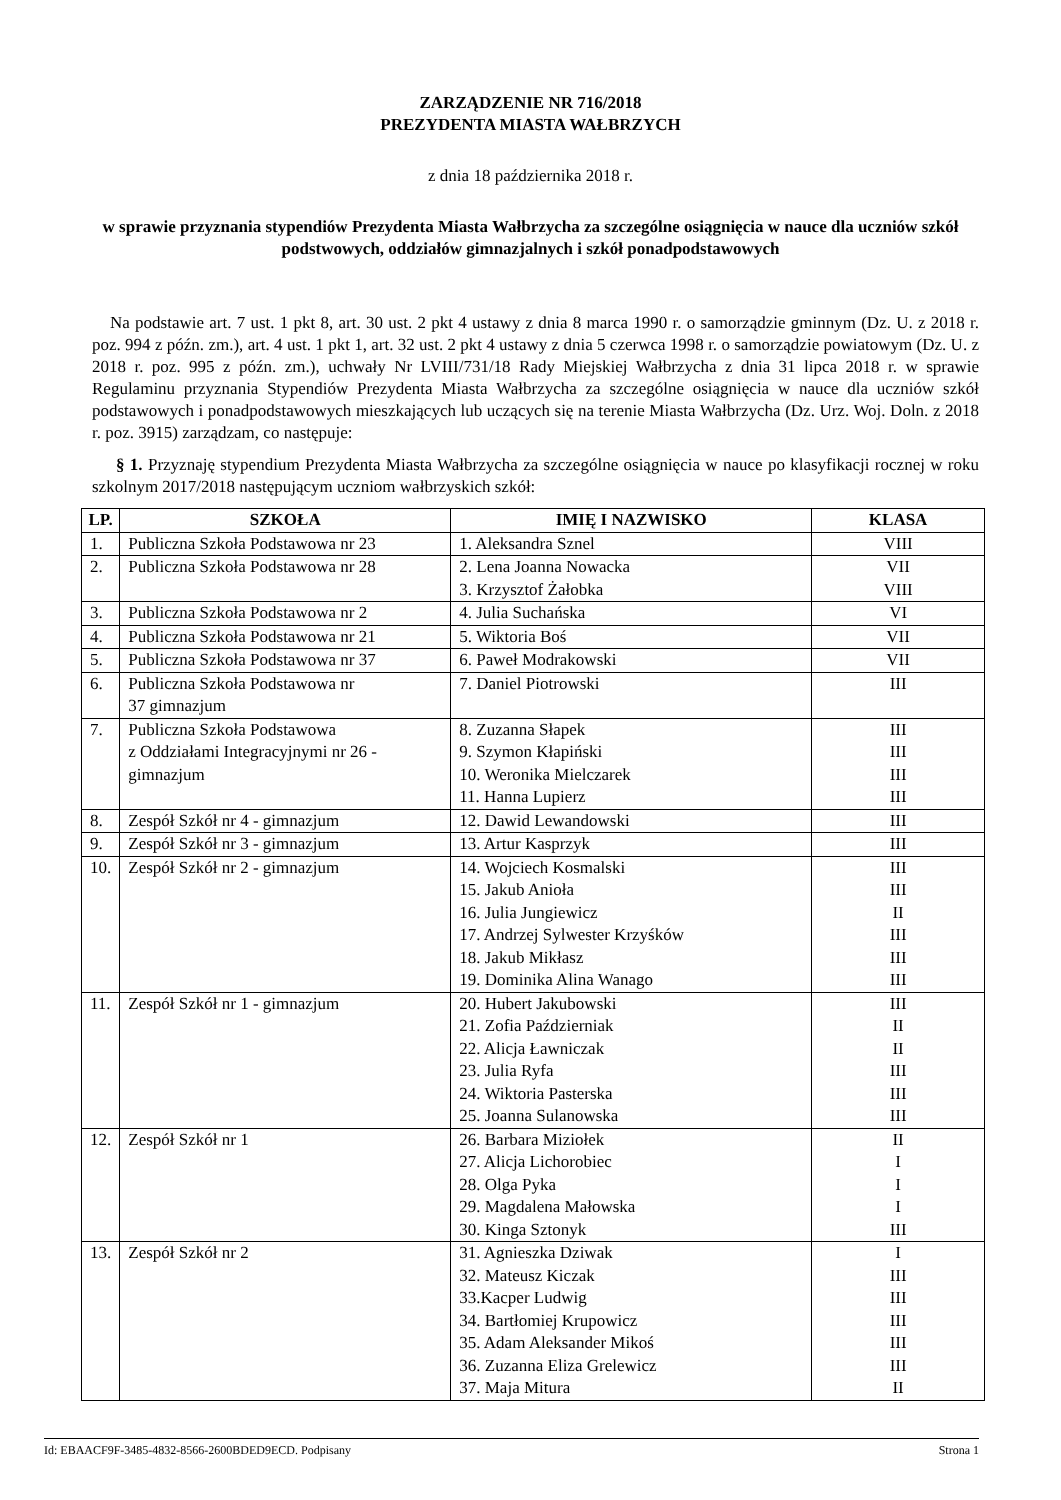ZARZĄDZENIE NR 716/2018
PREZYDENTA MIASTA WAŁBRZYCH
z dnia 18 października 2018 r.
w sprawie przyznania stypendiów Prezydenta Miasta Wałbrzycha za szczególne osiągnięcia w nauce dla uczniów szkół podstwowych, oddziałów gimnazjalnych i szkół ponadpodstawowych
Na podstawie art. 7 ust. 1 pkt 8, art. 30 ust. 2 pkt 4 ustawy z dnia 8 marca 1990 r. o samorządzie gminnym (Dz. U. z 2018 r. poz. 994 z późn. zm.), art. 4 ust. 1 pkt 1, art. 32 ust. 2 pkt 4 ustawy z dnia 5 czerwca 1998 r. o samorządzie powiatowym (Dz. U. z 2018 r. poz. 995 z późn. zm.), uchwały Nr LVIII/731/18 Rady Miejskiej Wałbrzycha z dnia 31 lipca 2018 r. w sprawie Regulaminu przyznania Stypendiów Prezydenta Miasta Wałbrzycha za szczególne osiągnięcia w nauce dla uczniów szkół podstawowych i ponadpodstawowych mieszkających lub uczących się na terenie Miasta Wałbrzycha (Dz. Urz. Woj. Doln. z 2018 r. poz. 3915) zarządzam, co następuje:
§ 1. Przyznaję stypendium Prezydenta Miasta Wałbrzycha za szczególne osiągnięcia w nauce po klasyfikacji rocznej w roku szkolnym 2017/2018 następującym uczniom wałbrzyskich szkół:
| LP. | SZKOŁA | IMIĘ I NAZWISKO | KLASA |
| --- | --- | --- | --- |
| 1. | Publiczna Szkoła Podstawowa nr 23 | 1. Aleksandra Sznel | VIII |
| 2. | Publiczna Szkoła Podstawowa nr 28 | 2. Lena Joanna Nowacka 3. Krzysztof Żałobka | VII VIII |
| 3. | Publiczna Szkoła Podstawowa nr 2 | 4. Julia Suchańska | VI |
| 4. | Publiczna Szkoła Podstawowa nr 21 | 5. Wiktoria Boś | VII |
| 5. | Publiczna Szkoła Podstawowa nr 37 | 6. Paweł Modrakowski | VII |
| 6. | Publiczna Szkoła Podstawowa nr 37 gimnazjum | 7. Daniel Piotrowski | III |
| 7. | Publiczna Szkoła Podstawowa z Oddziałami Integracyjnymi nr 26 - gimnazjum | 8. Zuzanna Słapek 9. Szymon Kłapiński 10. Weronika Mielczarek 11. Hanna Lupierz | III III III III |
| 8. | Zespół Szkół nr 4 - gimnazjum | 12. Dawid Lewandowski | III |
| 9. | Zespół Szkół nr 3 - gimnazjum | 13. Artur Kasprzyk | III |
| 10. | Zespół Szkół nr 2 - gimnazjum | 14. Wojciech Kosmalski 15. Jakub Anioła 16. Julia Jungiewicz 17. Andrzej Sylwester Krzyśków 18. Jakub Mikłasz 19. Dominika Alina Wanago | III III II III III III |
| 11. | Zespół Szkół nr 1 - gimnazjum | 20. Hubert Jakubowski 21. Zofia Październiak 22. Alicja Ławniczak 23. Julia Ryfa 24. Wiktoria Pasterska 25. Joanna Sulanowska | III II II III III III |
| 12. | Zespół Szkół nr 1 | 26. Barbara Miziołek 27. Alicja Lichorobiec 28. Olga Pyka 29. Magdalena Małowska 30. Kinga Sztonyk | II I I I III |
| 13. | Zespół Szkół nr 2 | 31. Agnieszka Dziwak 32. Mateusz Kiczak 33.Kacper Ludwig 34. Bartłomiej Krupowicz 35. Adam Aleksander Mikoś 36. Zuzanna Eliza Grelewicz 37. Maja Mitura | I III III III III III II |
Id: EBAACF9F-3485-4832-8566-2600BDED9ECD. Podpisany Strona 1